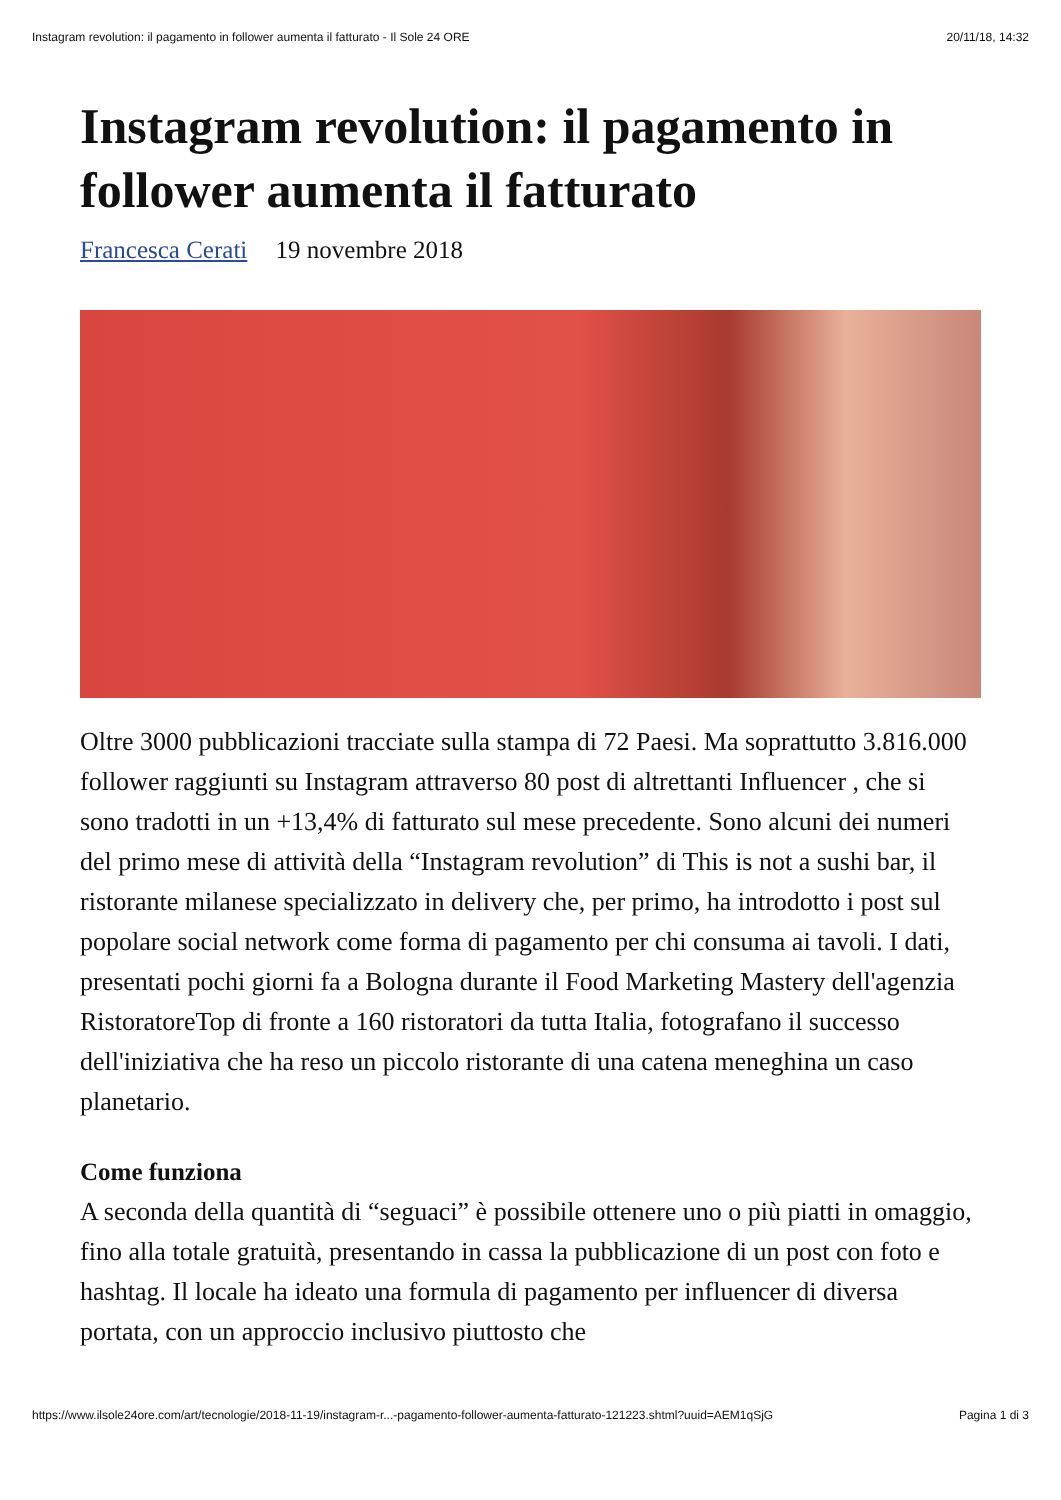Instagram revolution: il pagamento in follower aumenta il fatturato - Il Sole 24 ORE 20/11/18, 14:32
Instagram revolution: il pagamento in follower aumenta il fatturato
Francesca Cerati 19 novembre 2018
Oltre 3000 pubblicazioni tracciate sulla stampa di 72 Paesi. Ma soprattutto 3.816.000 follower raggiunti su Instagram attraverso 80 post di altrettanti Influencer , che si sono tradotti in un +13,4% di fatturato sul mese precedente. Sono alcuni dei numeri del primo mese di attività della “Instagram revolution” di This is not a sushi bar, il ristorante milanese specializzato in delivery che, per primo, ha introdotto i post sul popolare social network come forma di pagamento per chi consuma ai tavoli. I dati, presentati pochi giorni fa a Bologna durante il Food Marketing Mastery dell'agenzia RistoratoreTop di fronte a 160 ristoratori da tutta Italia, fotografano il successo dell'iniziativa che ha reso un piccolo ristorante di una catena meneghina un caso planetario.
Come funziona
A seconda della quantità di “seguaci” è possibile ottenere uno o più piatti in omaggio, fino alla totale gratuità, presentando in cassa la pubblicazione di un post con foto e hashtag. Il locale ha ideato una formula di pagamento per influencer di diversa portata, con un approccio inclusivo piuttosto che
https://www.ilsole24ore.com/art/tecnologie/2018-11-19/instagram-r...-pagamento-follower-aumenta-fatturato-121223.shtml?uuid=AEM1qSjG Pagina 1 di 3